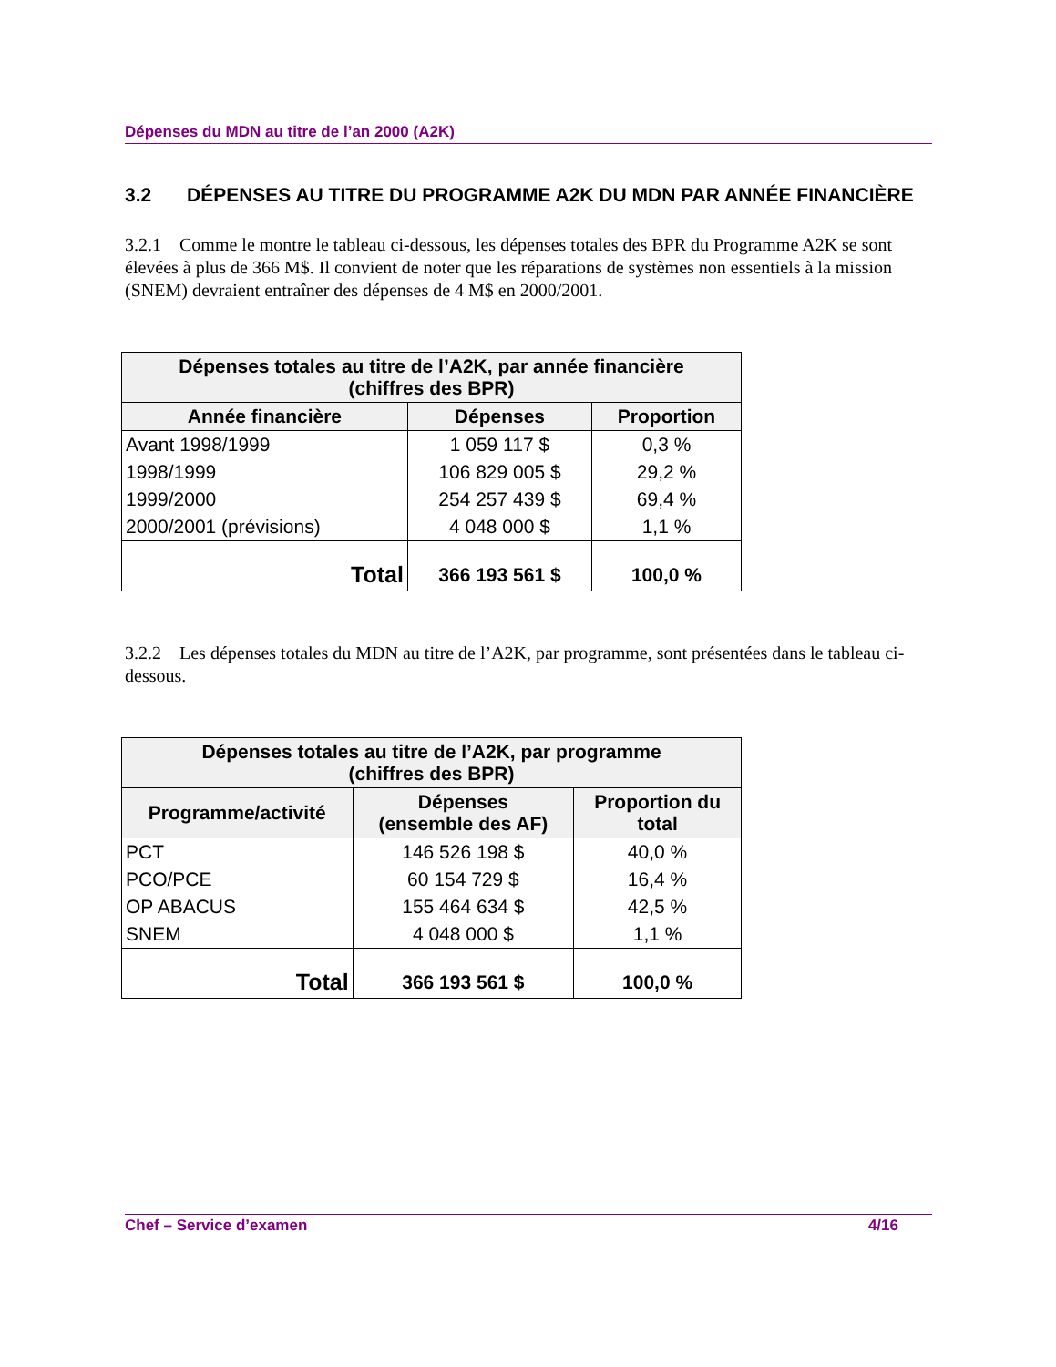Dépenses du MDN au titre de l’an 2000 (A2K)
3.2 DÉPENSES AU TITRE DU PROGRAMME A2K DU MDN PAR ANNÉE FINANCIÈRE
3.2.1 Comme le montre le tableau ci-dessous, les dépenses totales des BPR du Programme A2K se sont élevées à plus de 366 M$. Il convient de noter que les réparations de systèmes non essentiels à la mission (SNEM) devraient entraîner des dépenses de 4 M$ en 2000/2001.
| Dépenses totales au titre de l’A2K, par année financière (chiffres des BPR) | | |
| --- | --- | --- |
| Année financière | Dépenses | Proportion |
| Avant 1998/1999 | 1 059 117 $ | 0,3 % |
| 1998/1999 | 106 829 005 $ | 29,2 % |
| 1999/2000 | 254 257 439 $ | 69,4 % |
| 2000/2001 (prévisions) | 4 048 000 $ | 1,1 % |
| Total | 366 193 561 $ | 100,0 % |
3.2.2 Les dépenses totales du MDN au titre de l’A2K, par programme, sont présentées dans le tableau ci-dessous.
| Dépenses totales au titre de l’A2K, par programme (chiffres des BPR) | | |
| --- | --- | --- |
| Programme/activité | Dépenses (ensemble des AF) | Proportion du total |
| PCT | 146 526 198 $ | 40,0 % |
| PCO/PCE | 60 154 729 $ | 16,4 % |
| OP ABACUS | 155 464 634 $ | 42,5 % |
| SNEM | 4 048 000 $ | 1,1 % |
| Total | 366 193 561 $ | 100,0 % |
Chef – Service d’examen 4/16